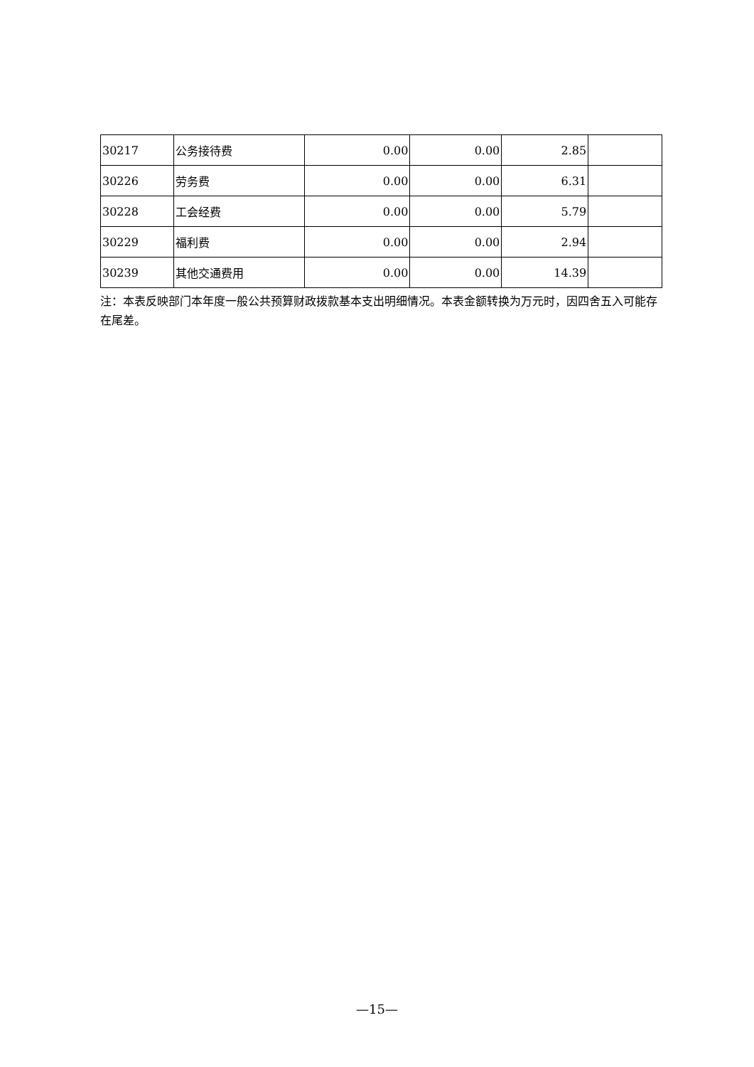| 30217 | 公务接待费 | 0.00 | 0.00 | 2.85 | |
| 30226 | 劳务费 | 0.00 | 0.00 | 6.31 | |
| 30228 | 工会经费 | 0.00 | 0.00 | 5.79 | |
| 30229 | 福利费 | 0.00 | 0.00 | 2.94 | |
| 30239 | 其他交通费用 | 0.00 | 0.00 | 14.39 | |
注：本表反映部门本年度一般公共预算财政拨款基本支出明细情况。本表金额转换为万元时，因四舍五入可能存在尾差。
—15—